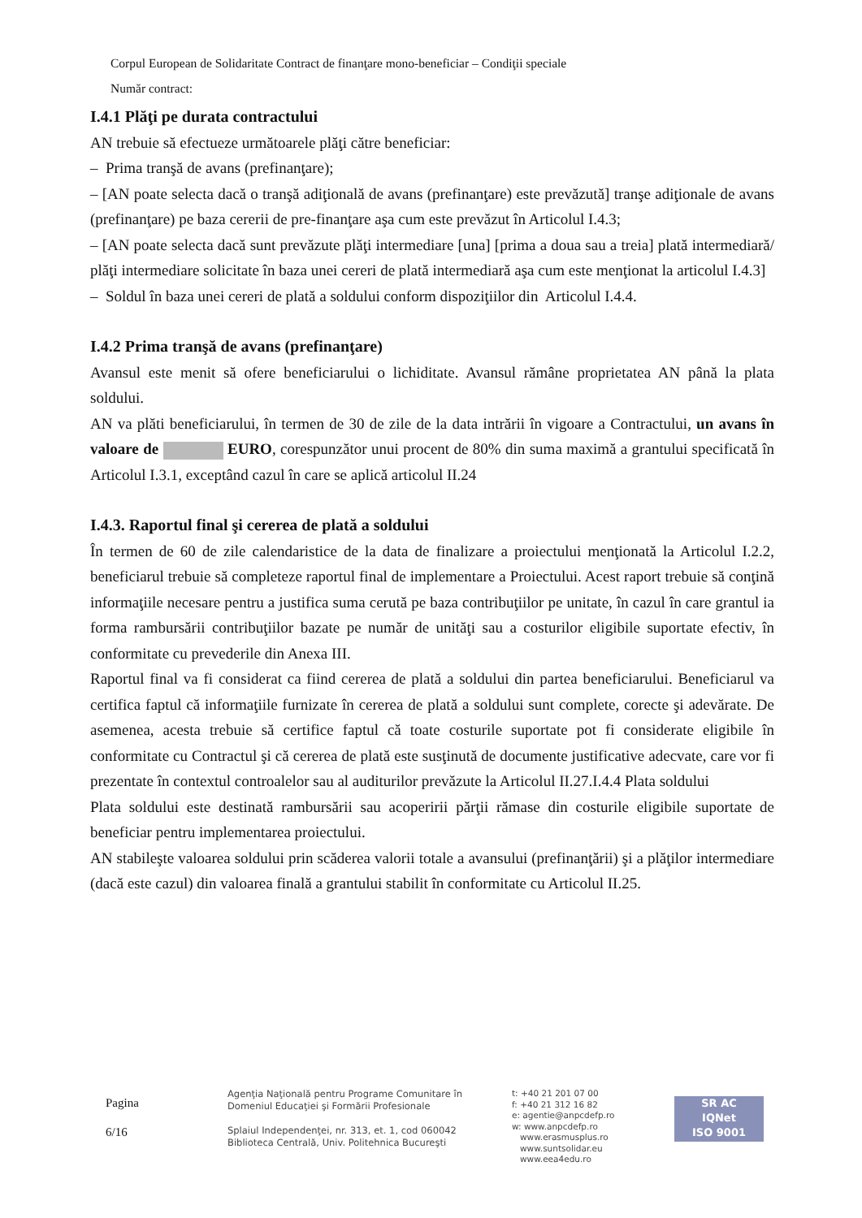Corpul European de Solidaritate Contract de finanţare mono-beneficiar – Condiţii speciale
Număr contract:
I.4.1 Plăţi pe durata contractului
AN trebuie să efectueze următoarele plăţi către beneficiar:
– Prima tranşă de avans (prefinanţare);
– [AN poate selecta dacă o tranşă adiţională de avans (prefinanţare) este prevăzută] tranşe adiţionale de avans (prefinanţare) pe baza cererii de pre-finanţare aşa cum este prevăzut în Articolul I.4.3;
– [AN poate selecta dacă sunt prevăzute plăţi intermediare [una] [prima a doua sau a treia] plată intermediară/ plăţi intermediare solicitate în baza unei cereri de plată intermediară aşa cum este menţionat la articolul I.4.3]
– Soldul în baza unei cereri de plată a soldului conform dispoziţiilor din Articolul I.4.4.
I.4.2 Prima tranşă de avans (prefinanţare)
Avansul este menit să ofere beneficiarului o lichiditate. Avansul rămâne proprietatea AN până la plata soldului.
AN va plăti beneficiarului, în termen de 30 de zile de la data intrării în vigoare a Contractului, un avans în valoare de EURO, corespunzător unui procent de 80% din suma maximă a grantului specificată în Articolul I.3.1, exceptând cazul în care se aplică articolul II.24
I.4.3. Raportul final şi cererea de plată a soldului
În termen de 60 de zile calendaristice de la data de finalizare a proiectului menţionată la Articolul I.2.2, beneficiarul trebuie să completeze raportul final de implementare a Proiectului. Acest raport trebuie să conţină informaţiile necesare pentru a justifica suma cerută pe baza contribuţiilor pe unitate, în cazul în care grantul ia forma rambursării contribuţiilor bazate pe număr de unităţi sau a costurilor eligibile suportate efectiv, în conformitate cu prevederile din Anexa III.
Raportul final va fi considerat ca fiind cererea de plată a soldului din partea beneficiarului. Beneficiarul va certifica faptul că informaţiile furnizate în cererea de plată a soldului sunt complete, corecte şi adevărate. De asemenea, acesta trebuie să certifice faptul că toate costurile suportate pot fi considerate eligibile în conformitate cu Contractul şi că cererea de plată este susţinută de documente justificative adecvate, care vor fi prezentate în contextul controalelor sau al auditurilor prevăzute la Articolul II.27.I.4.4 Plata soldului
Plata soldului este destinată rambursării sau acoperirii părţii rămase din costurile eligibile suportate de beneficiar pentru implementarea proiectului.
AN stabileşte valoarea soldului prin scăderea valorii totale a avansului (prefinanţării) şi a plăţilor intermediare (dacă este cazul) din valoarea finală a grantului stabilit în conformitate cu Articolul II.25.
Pagina
6/16
Agenţia Naţională pentru Programe Comunitare în
Domeniul Educaţiei şi Formării Profesionale
Splaiul Independenţei, nr. 313, et. 1, cod 060042
Biblioteca Centrală, Univ. Politehnica Bucureşti
t: +40 21 201 07 00
f: +40 21 312 16 82
e: agentie@anpcdefp.ro
w: www.anpcdefp.ro
www.erasmusplus.ro
www.suntsolidar.eu
www.eea4edu.ro
SR AC
IQNet
ISO 9001